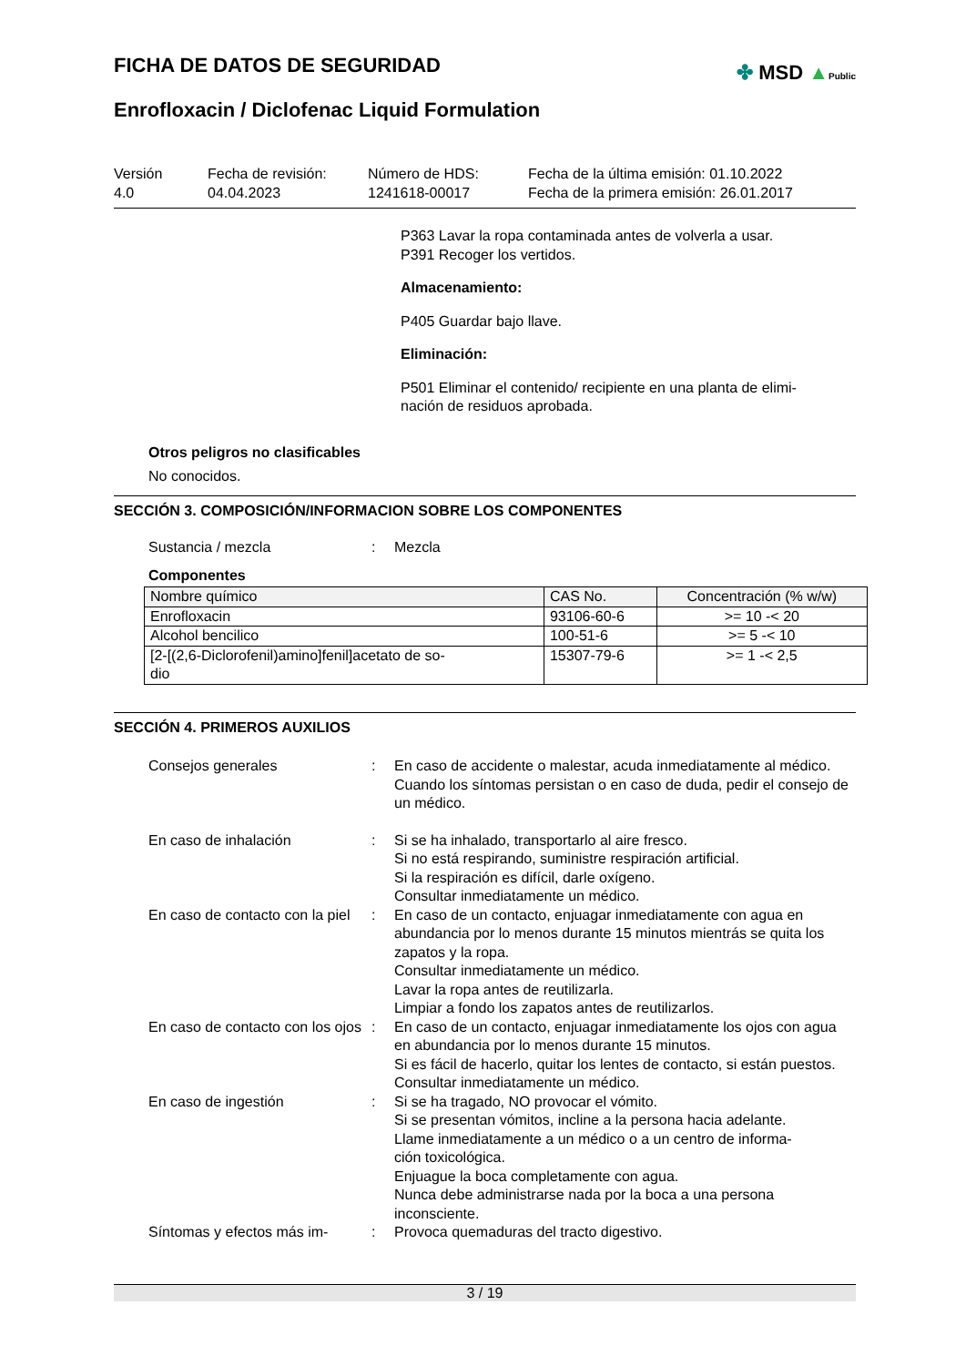FICHA DE DATOS DE SEGURIDAD
✤ MSD ▲Public
Enrofloxacin / Diclofenac Liquid Formulation
Versión
4.0
Fecha de revisión:
04.04.2023
Número de HDS:
1241618-00017
Fecha de la última emisión: 01.10.2022
Fecha de la primera emisión: 26.01.2017
P363 Lavar la ropa contaminada antes de volverla a usar.
P391 Recoger los vertidos.
Almacenamiento:
P405 Guardar bajo llave.
Eliminación:
P501 Eliminar el contenido/ recipiente en una planta de elimi-
nación de residuos aprobada.
Otros peligros no clasificables
No conocidos.
SECCIÓN 3. COMPOSICIÓN/INFORMACION SOBRE LOS COMPONENTES
Sustancia / mezcla : Mezcla
Componentes
| Nombre químico | CAS No. | Concentración (% w/w) |
| --- | --- | --- |
| Enrofloxacin | 93106-60-6 | >= 10 -< 20 |
| Alcohol bencilico | 100-51-6 | >= 5 -< 10 |
| [2-[(2,6-Diclorofenil)amino]fenil]acetato de so- dio | 15307-79-6 | >= 1 -< 2,5 |
SECCIÓN 4. PRIMEROS AUXILIOS
Consejos generales : En caso de accidente o malestar, acuda inmediatamente al médico.
Cuando los síntomas persistan o en caso de duda, pedir el consejo de un médico.
En caso de inhalación : Si se ha inhalado, transportarlo al aire fresco.
Si no está respirando, suministre respiración artificial.
Si la respiración es difícil, darle oxígeno.
Consultar inmediatamente un médico.
En caso de contacto con la piel
: En caso de un contacto, enjuagar inmediatamente con agua en abundancia por lo menos durante 15 minutos mientrás se quita los zapatos y la ropa.
Consultar inmediatamente un médico.
Lavar la ropa antes de reutilizarla.
Limpiar a fondo los zapatos antes de reutilizarlos.
En caso de contacto con los ojos
: En caso de un contacto, enjuagar inmediatamente los ojos con agua en abundancia por lo menos durante 15 minutos.
Si es fácil de hacerlo, quitar los lentes de contacto, si están puestos.
Consultar inmediatamente un médico.
En caso de ingestión : Si se ha tragado, NO provocar el vómito.
Si se presentan vómitos, incline a la persona hacia adelante.
Llame inmediatamente a un médico o a un centro de informa-
ción toxicológica.
Enjuague la boca completamente con agua.
Nunca debe administrarse nada por la boca a una persona inconsciente.
Síntomas y efectos más im-
: Provoca quemaduras del tracto digestivo.
3 / 19